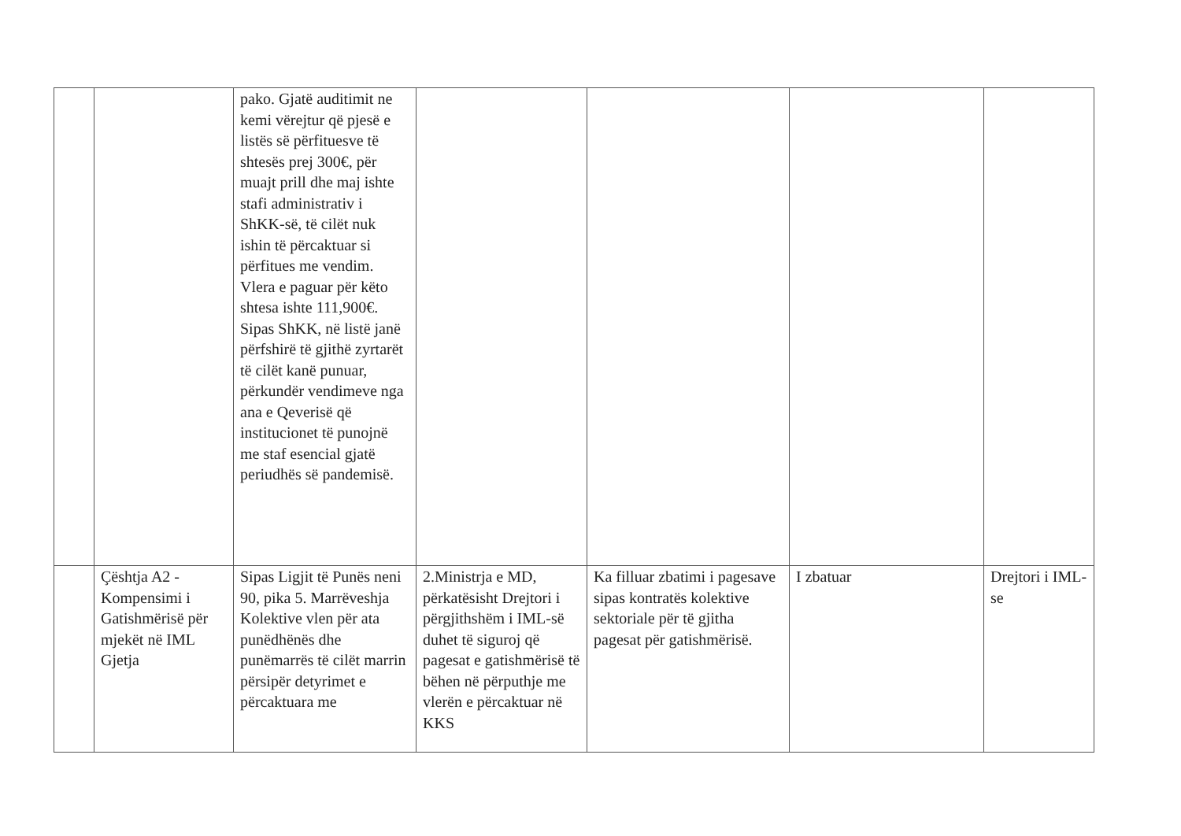| | | pako. Gjatë auditimit ne kemi vërejtur që pjesë e listës së përfituesve të shtesës prej 300€, për muajt prill dhe maj ishte stafi administrativ i ShKK-së, të cilët nuk ishin të përcaktuar si përfitues me vendim. Vlera e paguar për këto shtesa ishte 111,900€. Sipas ShKK, në listë janë përfshirë të gjithë zyrtarët të cilët kanë punuar, përkundër vendimeve nga ana e Qeverisë që institucionet të punojnë me staf esencial gjatë periudhës së pandemisë. | | | | |
| | Çështja A2 - Kompensimi i Gatishmërisë për mjekët në IML Gjetja | Sipas Ligjit të Punës neni 90, pika 5. Marrëveshja Kolektive vlen për ata punëdhënës dhe punëmarrës të cilët marrin përsipër detyrimet e përcaktuara me | 2.Ministrja e MD, përkatësisht Drejtori i përgjithshëm i IML-së duhet të siguroj që pagesat e gatishmërisë të bëhen në përputhje me vlerën e përcaktuar në KKS | Ka filluar zbatimi i pagesave sipas kontratës kolektive sektoriale për të gjitha pagesat për gatishmërisë. | I zbatuar | Drejtori i IML-se |